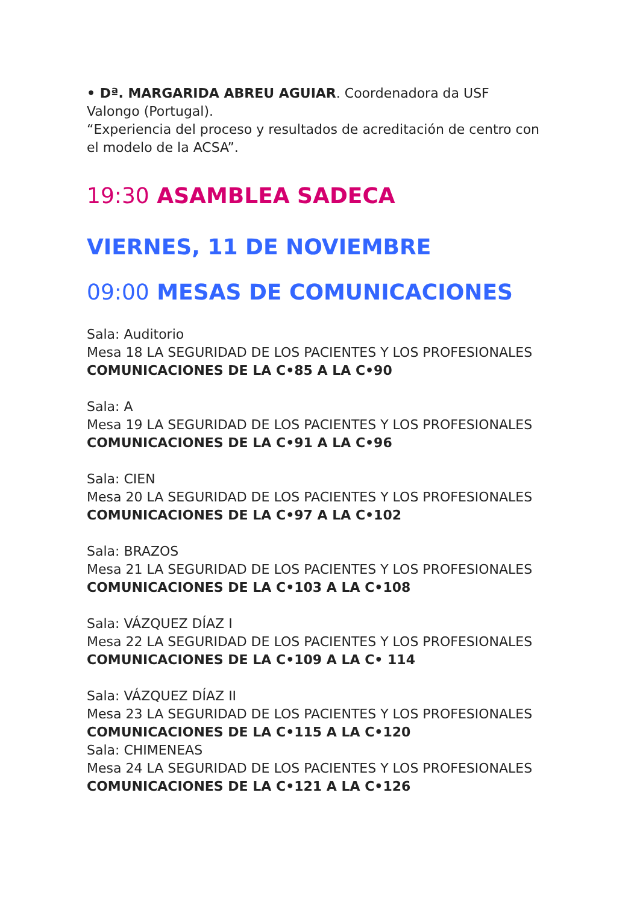• Dª. MARGARIDA ABREU AGUIAR. Coordenadora da USF Valongo (Portugal).
“Experiencia del proceso y resultados de acreditación de centro con el modelo de la ACSA”.
19:30 ASAMBLEA SADECA
VIERNES, 11 DE NOVIEMBRE
09:00 MESAS DE COMUNICACIONES
Sala: Auditorio
Mesa 18 LA SEGURIDAD DE LOS PACIENTES Y LOS PROFESIONALES
COMUNICACIONES DE LA C•85 A LA C•90
Sala: A
Mesa 19 LA SEGURIDAD DE LOS PACIENTES Y LOS PROFESIONALES
COMUNICACIONES DE LA C•91 A LA C•96
Sala: CIEN
Mesa 20 LA SEGURIDAD DE LOS PACIENTES Y LOS PROFESIONALES
COMUNICACIONES DE LA C•97 A LA C•102
Sala: BRAZOS
Mesa 21 LA SEGURIDAD DE LOS PACIENTES Y LOS PROFESIONALES
COMUNICACIONES DE LA C•103 A LA C•108
Sala: VÁZQUEZ DÍAZ I
Mesa 22 LA SEGURIDAD DE LOS PACIENTES Y LOS PROFESIONALES
COMUNICACIONES DE LA C•109 A LA C• 114
Sala: VÁZQUEZ DÍAZ II
Mesa 23 LA SEGURIDAD DE LOS PACIENTES Y LOS PROFESIONALES
COMUNICACIONES DE LA C•115 A LA C•120
Sala: CHIMENEAS
Mesa 24 LA SEGURIDAD DE LOS PACIENTES Y LOS PROFESIONALES
COMUNICACIONES DE LA C•121 A LA C•126